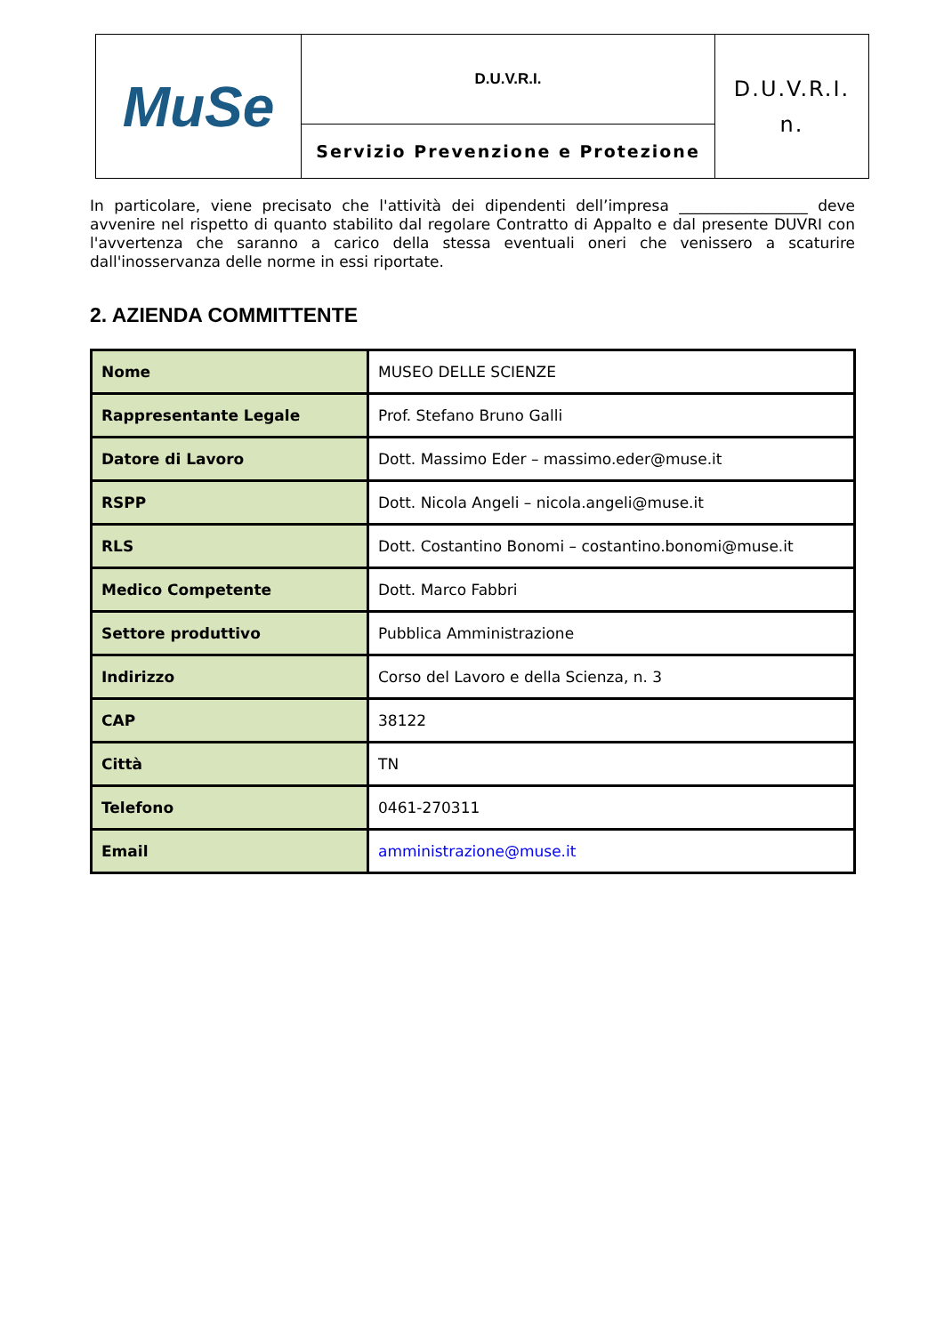| MuSe | D.U.V.R.I. | D.U.V.R.I. n. |
| | Servizio Prevenzione e Protezione | |
In particolare, viene precisato che l'attività dei dipendenti dell’impresa _________________ deve avvenire nel rispetto di quanto stabilito dal regolare Contratto di Appalto e dal presente DUVRI con l'avvertenza che saranno a carico della stessa eventuali oneri che venissero a scaturire dall'inosservanza delle norme in essi riportate.
2. AZIENDA COMMITTENTE
| Nome | MUSEO DELLE SCIENZE |
| Rappresentante Legale | Prof. Stefano Bruno Galli |
| Datore di Lavoro | Dott. Massimo Eder – massimo.eder@muse.it |
| RSPP | Dott. Nicola Angeli – nicola.angeli@muse.it |
| RLS | Dott. Costantino Bonomi – costantino.bonomi@muse.it |
| Medico Competente | Dott. Marco Fabbri |
| Settore produttivo | Pubblica Amministrazione |
| Indirizzo | Corso del Lavoro e della Scienza, n. 3 |
| CAP | 38122 |
| Città | TN |
| Telefono | 0461-270311 |
| Email | amministrazione@muse.it |